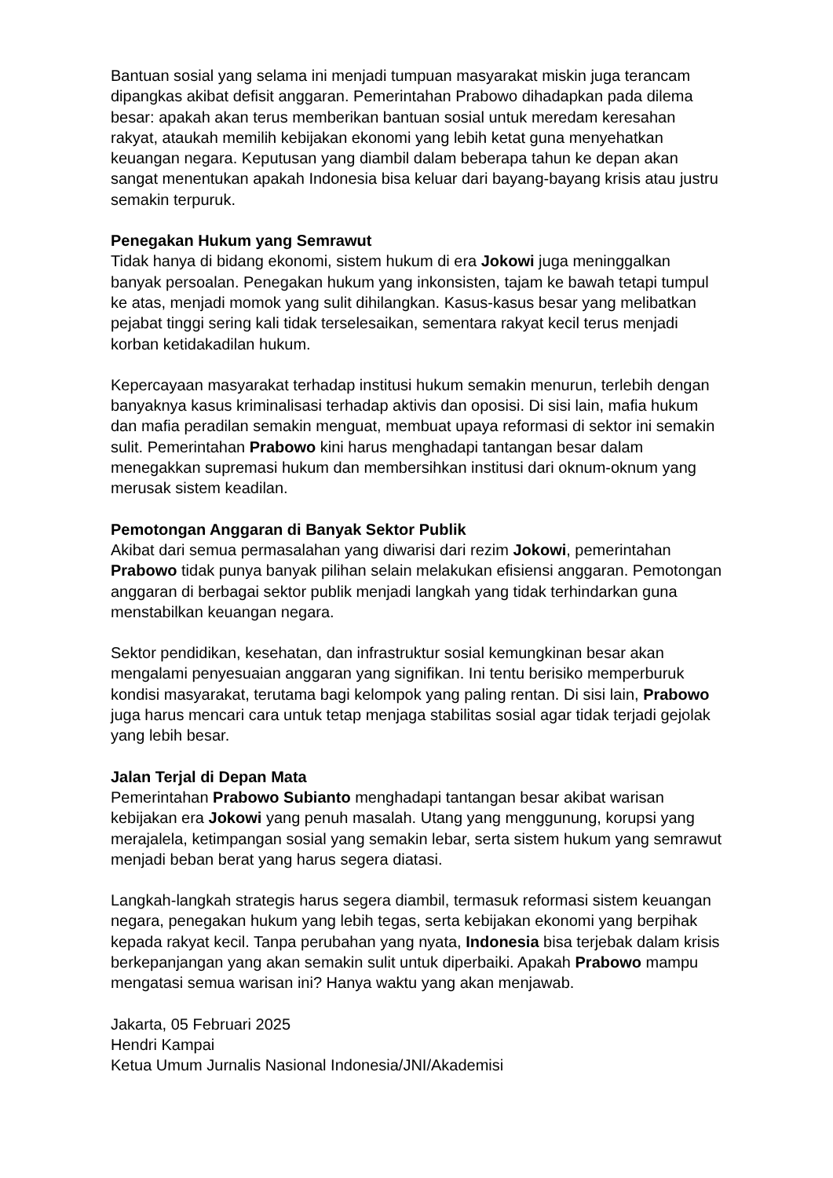Bantuan sosial yang selama ini menjadi tumpuan masyarakat miskin juga terancam dipangkas akibat defisit anggaran. Pemerintahan Prabowo dihadapkan pada dilema besar: apakah akan terus memberikan bantuan sosial untuk meredam keresahan rakyat, ataukah memilih kebijakan ekonomi yang lebih ketat guna menyehatkan keuangan negara. Keputusan yang diambil dalam beberapa tahun ke depan akan sangat menentukan apakah Indonesia bisa keluar dari bayang-bayang krisis atau justru semakin terpuruk.
Penegakan Hukum yang Semrawut
Tidak hanya di bidang ekonomi, sistem hukum di era Jokowi juga meninggalkan banyak persoalan. Penegakan hukum yang inkonsisten, tajam ke bawah tetapi tumpul ke atas, menjadi momok yang sulit dihilangkan. Kasus-kasus besar yang melibatkan pejabat tinggi sering kali tidak terselesaikan, sementara rakyat kecil terus menjadi korban ketidakadilan hukum.
Kepercayaan masyarakat terhadap institusi hukum semakin menurun, terlebih dengan banyaknya kasus kriminalisasi terhadap aktivis dan oposisi. Di sisi lain, mafia hukum dan mafia peradilan semakin menguat, membuat upaya reformasi di sektor ini semakin sulit. Pemerintahan Prabowo kini harus menghadapi tantangan besar dalam menegakkan supremasi hukum dan membersihkan institusi dari oknum-oknum yang merusak sistem keadilan.
Pemotongan Anggaran di Banyak Sektor Publik
Akibat dari semua permasalahan yang diwarisi dari rezim Jokowi, pemerintahan Prabowo tidak punya banyak pilihan selain melakukan efisiensi anggaran. Pemotongan anggaran di berbagai sektor publik menjadi langkah yang tidak terhindarkan guna menstabilkan keuangan negara.
Sektor pendidikan, kesehatan, dan infrastruktur sosial kemungkinan besar akan mengalami penyesuaian anggaran yang signifikan. Ini tentu berisiko memperburuk kondisi masyarakat, terutama bagi kelompok yang paling rentan. Di sisi lain, Prabowo juga harus mencari cara untuk tetap menjaga stabilitas sosial agar tidak terjadi gejolak yang lebih besar.
Jalan Terjal di Depan Mata
Pemerintahan Prabowo Subianto menghadapi tantangan besar akibat warisan kebijakan era Jokowi yang penuh masalah. Utang yang menggunung, korupsi yang merajalela, ketimpangan sosial yang semakin lebar, serta sistem hukum yang semrawut menjadi beban berat yang harus segera diatasi.
Langkah-langkah strategis harus segera diambil, termasuk reformasi sistem keuangan negara, penegakan hukum yang lebih tegas, serta kebijakan ekonomi yang berpihak kepada rakyat kecil. Tanpa perubahan yang nyata, Indonesia bisa terjebak dalam krisis berkepanjangan yang akan semakin sulit untuk diperbaiki. Apakah Prabowo mampu mengatasi semua warisan ini? Hanya waktu yang akan menjawab.
Jakarta, 05 Februari 2025
Hendri Kampai
Ketua Umum Jurnalis Nasional Indonesia/JNI/Akademisi